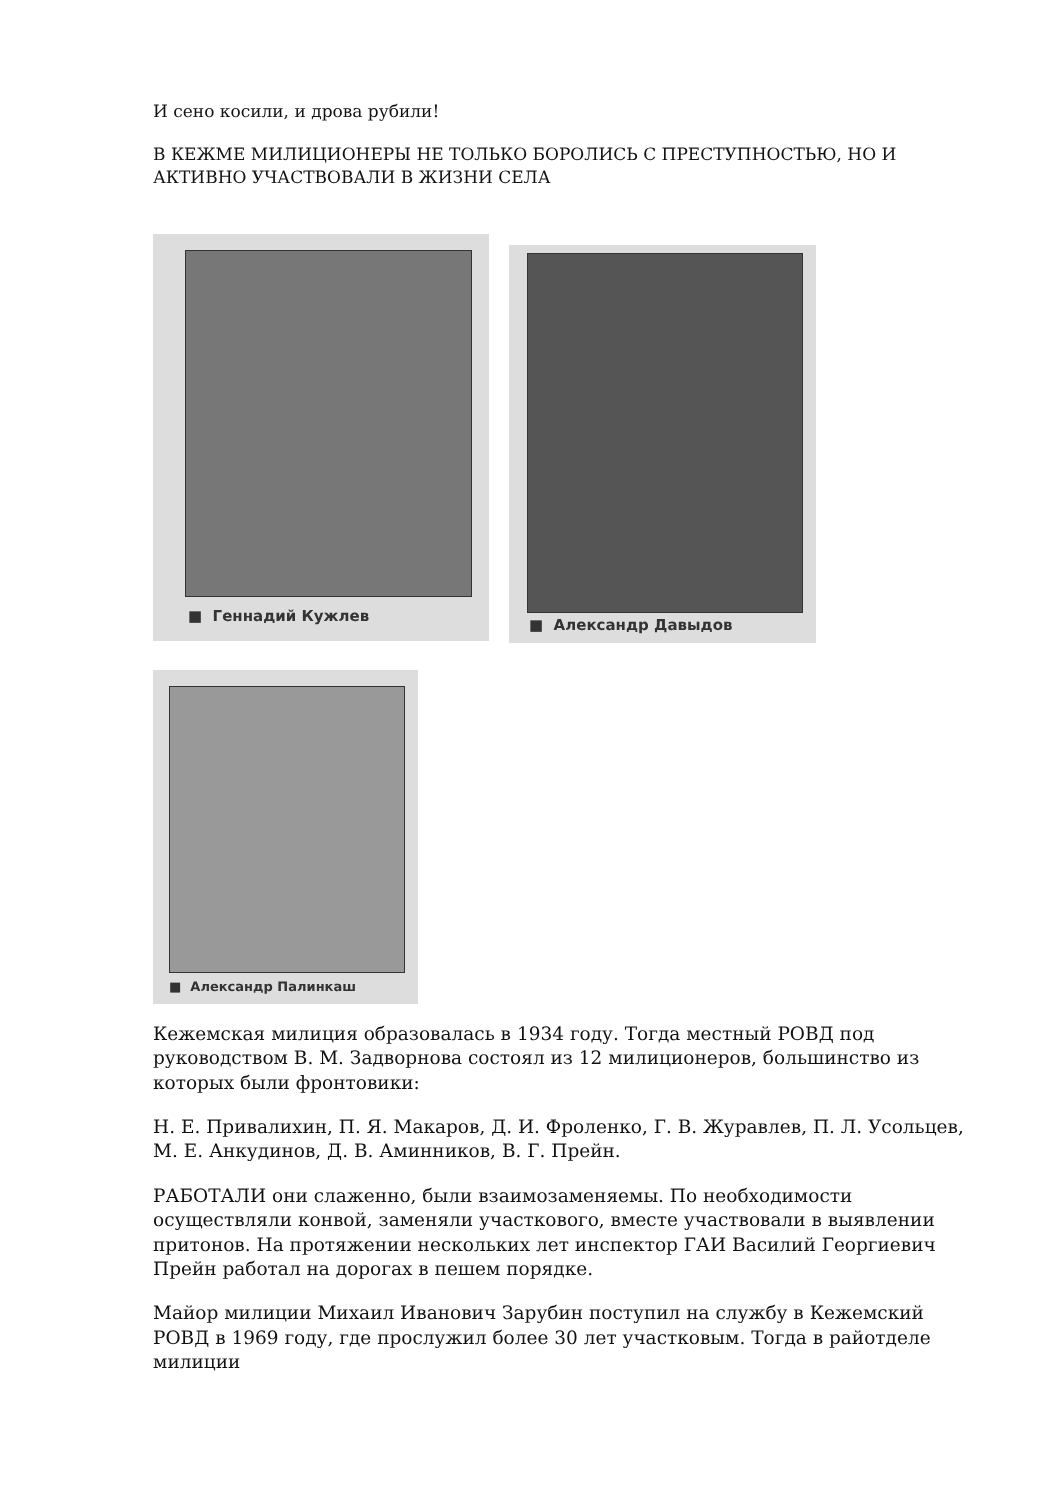И сено косили, и дрова рубили!
В КЕЖМЕ МИЛИЦИОНЕРЫ НЕ ТОЛЬКО БОРОЛИСЬ С ПРЕСТУПНОСТЬЮ, НО И АКТИВНО УЧАСТВОВАЛИ В ЖИЗНИ СЕЛА
■ Геннадий Кужлев
■ Александр Давыдов
■ Александр Палинкаш
Кежемская милиция образовалась в 1934 году. Тогда местный РОВД под руководством В. М. Задворнова состоял из 12 милиционеров, большинство из которых были фронтовики:
Н. Е. Привалихин, П. Я. Макаров, Д. И. Фроленко, Г. В. Журавлев, П. Л. Усольцев, М. Е. Анкудинов, Д. В. Аминников, В. Г. Прейн.
РАБОТАЛИ они слаженно, были взаимозаменяемы. По необходимости осуществляли конвой, заменяли участкового, вместе участвовали в выявлении притонов. На протяжении нескольких лет инспектор ГАИ Василий Георгиевич Прейн работал на дорогах в пешем порядке.
Майор милиции Михаил Иванович Зарубин поступил на службу в Кежемский РОВД в 1969 году, где прослужил более 30 лет участковым. Тогда в райотделе милиции